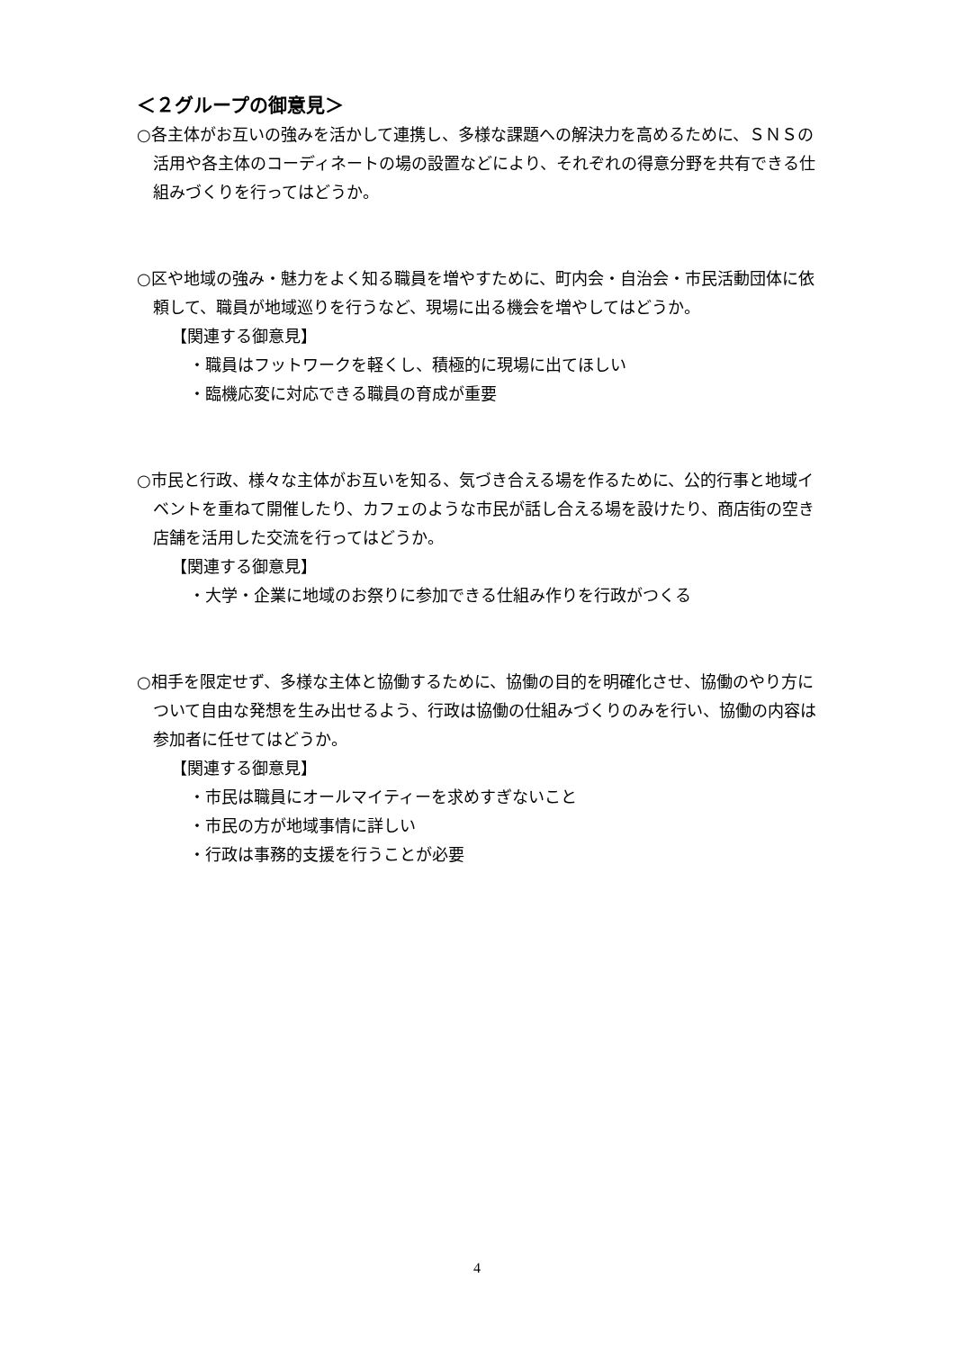＜２グループの御意見＞
○各主体がお互いの強みを活かして連携し、多様な課題への解決力を高めるために、ＳＮＳの活用や各主体のコーディネートの場の設置などにより、それぞれの得意分野を共有できる仕組みづくりを行ってはどうか。
○区や地域の強み・魅力をよく知る職員を増やすために、町内会・自治会・市民活動団体に依頼して、職員が地域巡りを行うなど、現場に出る機会を増やしてはどうか。
【関連する御意見】
・職員はフットワークを軽くし、積極的に現場に出てほしい
・臨機応変に対応できる職員の育成が重要
○市民と行政、様々な主体がお互いを知る、気づき合える場を作るために、公的行事と地域イベントを重ねて開催したり、カフェのような市民が話し合える場を設けたり、商店街の空き店舗を活用した交流を行ってはどうか。
【関連する御意見】
・大学・企業に地域のお祭りに参加できる仕組み作りを行政がつくる
○相手を限定せず、多様な主体と協働するために、協働の目的を明確化させ、協働のやり方について自由な発想を生み出せるよう、行政は協働の仕組みづくりのみを行い、協働の内容は参加者に任せてはどうか。
【関連する御意見】
・市民は職員にオールマイティーを求めすぎないこと
・市民の方が地域事情に詳しい
・行政は事務的支援を行うことが必要
4